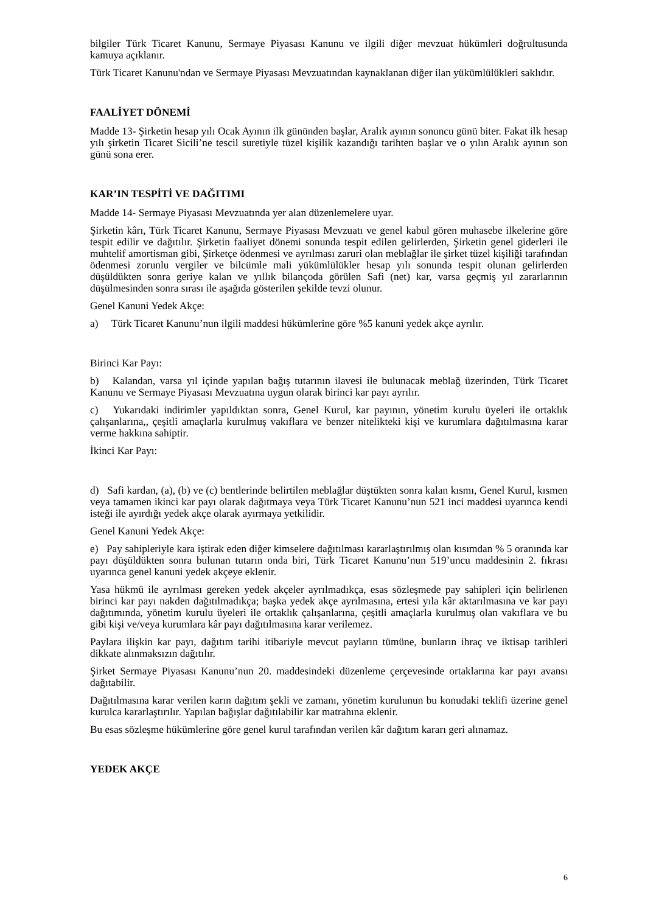bilgiler Türk Ticaret Kanunu, Sermaye Piyasası Kanunu ve ilgili diğer mevzuat hükümleri doğrultusunda kamuya açıklanır.
Türk Ticaret Kanunu'ndan ve Sermaye Piyasası Mevzuatından kaynaklanan diğer ilan yükümlülükleri saklıdır.
FAALİYET DÖNEMİ
Madde 13- Şirketin hesap yılı Ocak Ayının ilk gününden başlar, Aralık ayının sonuncu günü biter. Fakat ilk hesap yılı şirketin Ticaret Sicili’ne tescil suretiyle tüzel kişilik kazandığı tarihten başlar ve o yılın Aralık ayının son günü sona erer.
KAR’IN TESPİTİ VE DAĞITIMI
Madde 14- Sermaye Piyasası Mevzuatında yer alan düzenlemelere uyar.
Şirketin kârı, Türk Ticaret Kanunu, Sermaye Piyasası Mevzuatı ve genel kabul gören muhasebe ilkelerine göre tespit edilir ve dağıtılır. Şirketin faaliyet dönemi sonunda tespit edilen gelirlerden, Şirketin genel giderleri ile muhtelif amortisman gibi, Şirketçe ödenmesi ve ayrılması zaruri olan meblağlar ile şirket tüzel kişiliği tarafından ödenmesi zorunlu vergiler ve bilcümle mali yükümlülükler hesap yılı sonunda tespit olunan gelirlerden düşüldükten sonra geriye kalan ve yıllık bilançoda görülen Safi (net) kar, varsa geçmiş yıl zararlarının düşülmesinden sonra sırası ile aşağıda gösterilen şekilde tevzi olunur.
Genel Kanuni Yedek Akçe:
a) Türk Ticaret Kanunu’nun ilgili maddesi hükümlerine göre %5 kanuni yedek akçe ayrılır.
Birinci Kar Payı:
b) Kalandan, varsa yıl içinde yapılan bağış tutarının ilavesi ile bulunacak meblağ üzerinden, Türk Ticaret Kanunu ve Sermaye Piyasası Mevzuatına uygun olarak birinci kar payı ayrılır.
c) Yukarıdaki indirimler yapıldıktan sonra, Genel Kurul, kar payının, yönetim kurulu üyeleri ile ortaklık çalışanlarına,, çeşitli amaçlarla kurulmuş vakıflara ve benzer nitelikteki kişi ve kurumlara dağıtılmasına karar verme hakkına sahiptir.
İkinci Kar Payı:
d) Safi kardan, (a), (b) ve (c) bentlerinde belirtilen meblağlar düştükten sonra kalan kısmı, Genel Kurul, kısmen veya tamamen ikinci kar payı olarak dağıtmaya veya Türk Ticaret Kanunu’nun 521 inci maddesi uyarınca kendi isteği ile ayırdığı yedek akçe olarak ayırmaya yetkilidir.
Genel Kanuni Yedek Akçe:
e) Pay sahipleriyle kara iştirak eden diğer kimselere dağıtılması kararlaştırılmış olan kısımdan % 5 oranında kar payı düşüldükten sonra bulunan tutarın onda biri, Türk Ticaret Kanunu’nun 519’uncu maddesinin 2. fıkrası uyarınca genel kanuni yedek akçeye eklenir.
Yasa hükmü ile ayrılması gereken yedek akçeler ayrılmadıkça, esas sözleşmede pay sahipleri için belirlenen birinci kar payı nakden dağıtılmadıkça; başka yedek akçe ayrılmasına, ertesi yıla kâr aktarılmasına ve kar payı dağıtımında, yönetim kurulu üyeleri ile ortaklık çalışanlarına, çeşitli amaçlarla kurulmuş olan vakıflara ve bu gibi kişi ve/veya kurumlara kâr payı dağıtılmasına karar verilemez.
Paylara ilişkin kar payı, dağıtım tarihi itibariyle mevcut payların tümüne, bunların ihraç ve iktisap tarihleri dikkate alınmaksızın dağıtılır.
Şirket Sermaye Piyasası Kanunu’nun 20. maddesindeki düzenleme çerçevesinde ortaklarına kar payı avansı dağıtabilir.
Dağıtılmasına karar verilen karın dağıtım şekli ve zamanı, yönetim kurulunun bu konudaki teklifi üzerine genel kurulca kararlaştırılır. Yapılan bağışlar dağıtılabilir kar matrahına eklenir.
Bu esas sözleşme hükümlerine göre genel kurul tarafından verilen kâr dağıtım kararı geri alınamaz.
YEDEK AKÇE
6